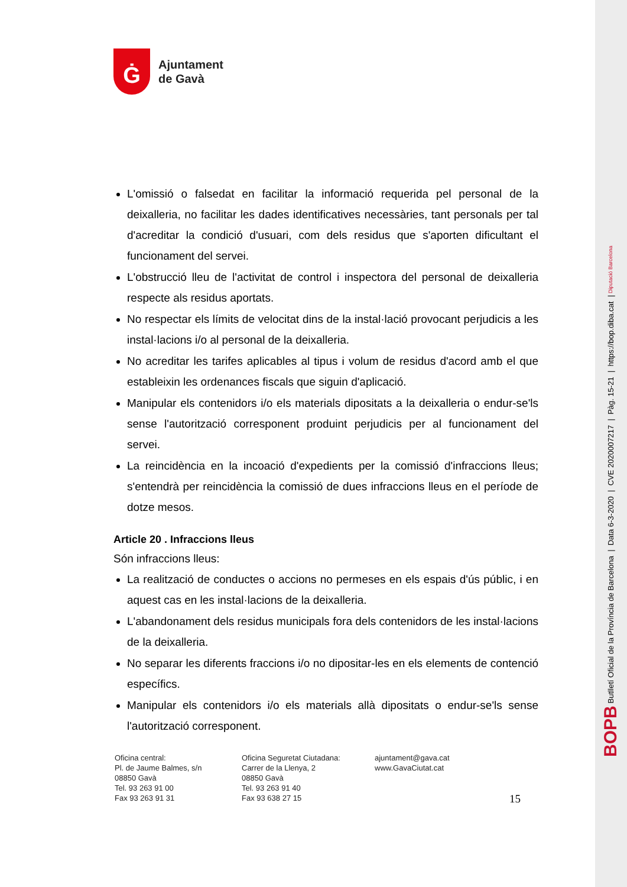Ġ
Ajuntament
de Gavà
L'omissió o falsedat en facilitar la informació requerida pel personal de la deixalleria, no facilitar les dades identificatives necessàries, tant personals per tal d'acreditar la condició d'usuari, com dels residus que s'aporten dificultant el funcionament del servei.
L'obstrucció lleu de l'activitat de control i inspectora del personal de deixalleria respecte als residus aportats.
No respectar els límits de velocitat dins de la instal·lació provocant perjudicis a les instal·lacions i/o al personal de la deixalleria.
No acreditar les tarifes aplicables al tipus i volum de residus d'acord amb el que estableixin les ordenances fiscals que siguin d'aplicació.
Manipular els contenidors i/o els materials dipositats a la deixalleria o endur-se'ls sense l'autorització corresponent produint perjudicis per al funcionament del servei.
La reincidència en la incoació d'expedients per la comissió d'infraccions lleus; s'entendrà per reincidència la comissió de dues infraccions lleus en el període de dotze mesos.
Article 20 . Infraccions lleus
Són infraccions lleus:
La realització de conductes o accions no permeses en els espais d'ús públic, i en aquest cas en les instal·lacions de la deixalleria.
L'abandonament dels residus municipals fora dels contenidors de les instal·lacions de la deixalleria.
No separar les diferents fraccions i/o no dipositar-les en els elements de contenció específics.
Manipular els contenidors i/o els materials allà dipositats o endur-se'ls sense l'autorització corresponent.
Oficina central:
Pl. de Jaume Balmes, s/n
08850 Gavà
Tel. 93 263 91 00
Fax 93 263 91 31
Oficina Seguretat Ciutadana:
Carrer de la Llenya, 2
08850 Gavà
Tel. 93 263 91 40
Fax 93 638 27 15
ajuntament@gava.cat
www.GavaCiutat.cat
15
BOPB Butlletí Oficial de la Província de Barcelona | Data 6-3-2020 | CVE 2020007217 | Pàg. 15-21 | https://bop.diba.cat | Diputació Barcelona